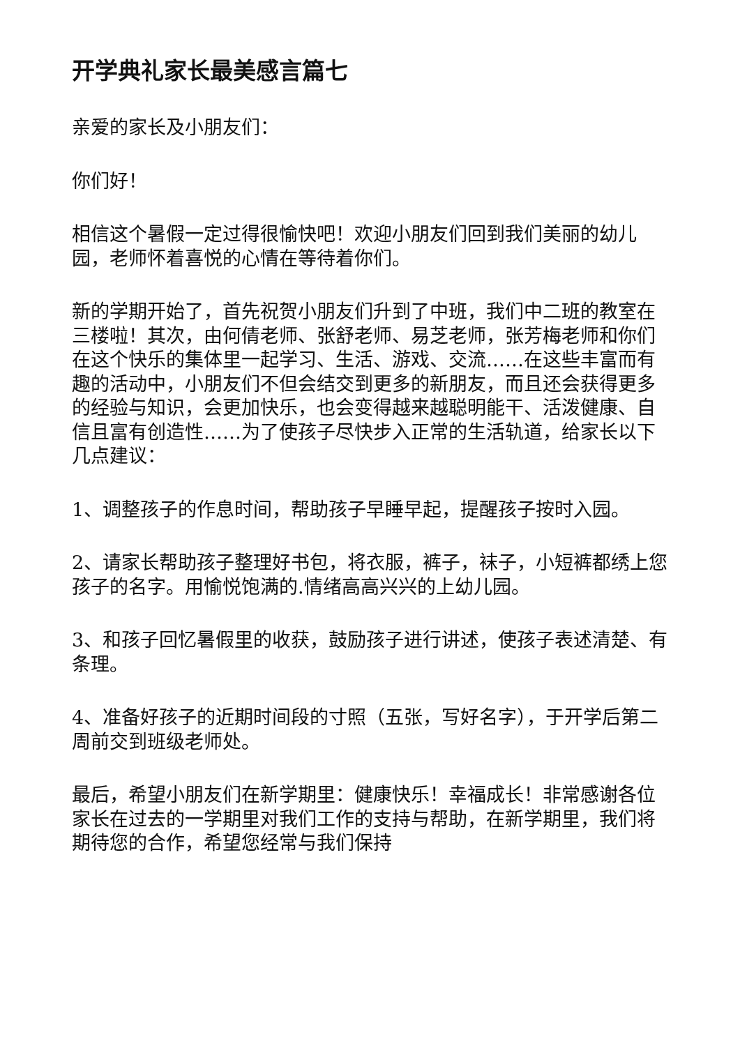开学典礼家长最美感言篇七
亲爱的家长及小朋友们：
你们好！
相信这个暑假一定过得很愉快吧！欢迎小朋友们回到我们美丽的幼儿园，老师怀着喜悦的心情在等待着你们。
新的学期开始了，首先祝贺小朋友们升到了中班，我们中二班的教室在三楼啦！其次，由何倩老师、张舒老师、易芝老师，张芳梅老师和你们在这个快乐的集体里一起学习、生活、游戏、交流……在这些丰富而有趣的活动中，小朋友们不但会结交到更多的新朋友，而且还会获得更多的经验与知识，会更加快乐，也会变得越来越聪明能干、活泼健康、自信且富有创造性……为了使孩子尽快步入正常的生活轨道，给家长以下几点建议：
1、调整孩子的作息时间，帮助孩子早睡早起，提醒孩子按时入园。
2、请家长帮助孩子整理好书包，将衣服，裤子，袜子，小短裤都绣上您孩子的名字。用愉悦饱满的.情绪高高兴兴的上幼儿园。
3、和孩子回忆暑假里的收获，鼓励孩子进行讲述，使孩子表述清楚、有条理。
4、准备好孩子的近期时间段的寸照（五张，写好名字），于开学后第二周前交到班级老师处。
最后，希望小朋友们在新学期里：健康快乐！幸福成长！非常感谢各位家长在过去的一学期里对我们工作的支持与帮助，在新学期里，我们将期待您的合作，希望您经常与我们保持